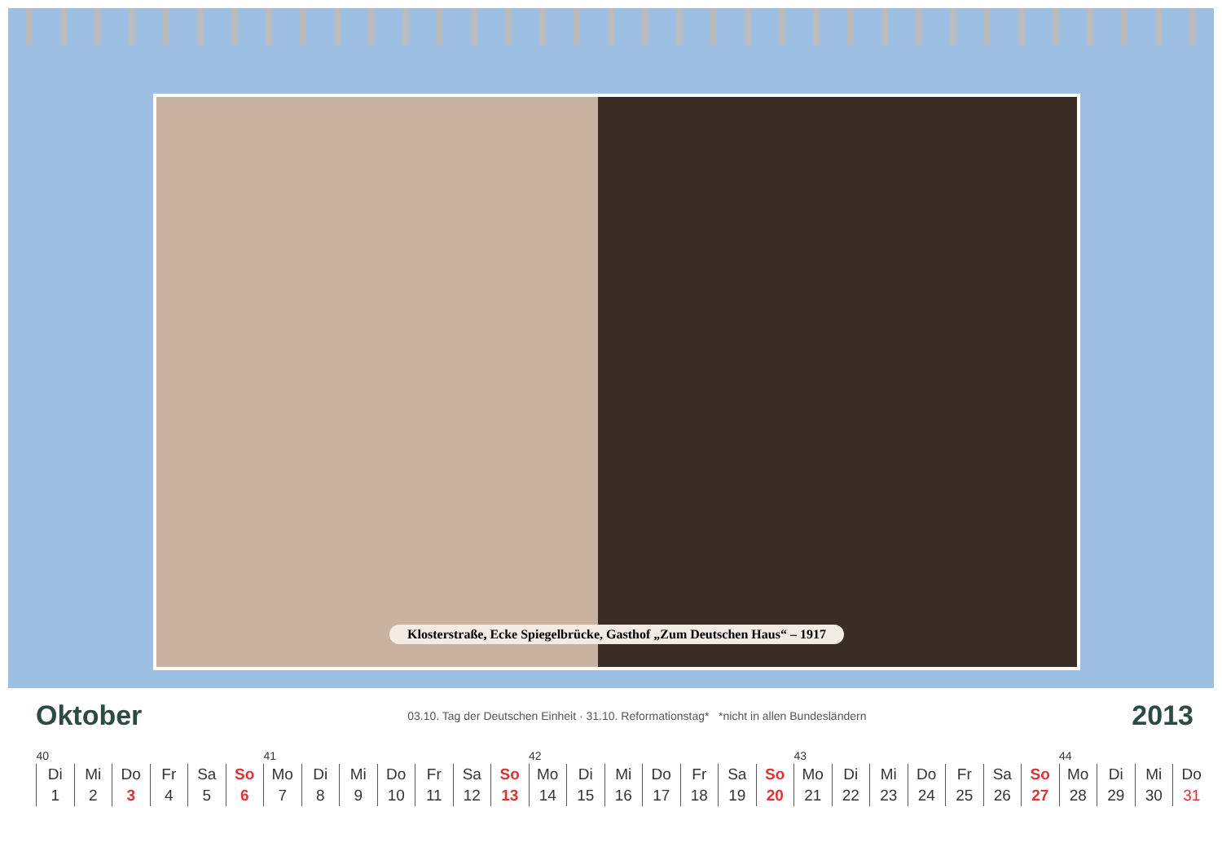Klosterstraße, Ecke Spiegelbrücke, Gasthof „Zum Deutschen Haus“ – 1917
Oktober
03.10. Tag der Deutschen Einheit · 31.10. Reformationstag* *nicht in allen Bundesländern
2013
| 40 | | | | | | 41 | | | | | | | 42 | | | | | | | 43 | | | | | | | 44 | | | |
| Di | Mi | Do | Fr | Sa | So | Mo | Di | Mi | Do | Fr | Sa | So | Mo | Di | Mi | Do | Fr | Sa | So | Mo | Di | Mi | Do | Fr | Sa | So | Mo | Di | Mi | Do |
| 1 | 2 | 3 | 4 | 5 | 6 | 7 | 8 | 9 | 10 | 11 | 12 | 13 | 14 | 15 | 16 | 17 | 18 | 19 | 20 | 21 | 22 | 23 | 24 | 25 | 26 | 27 | 28 | 29 | 30 | 31 |